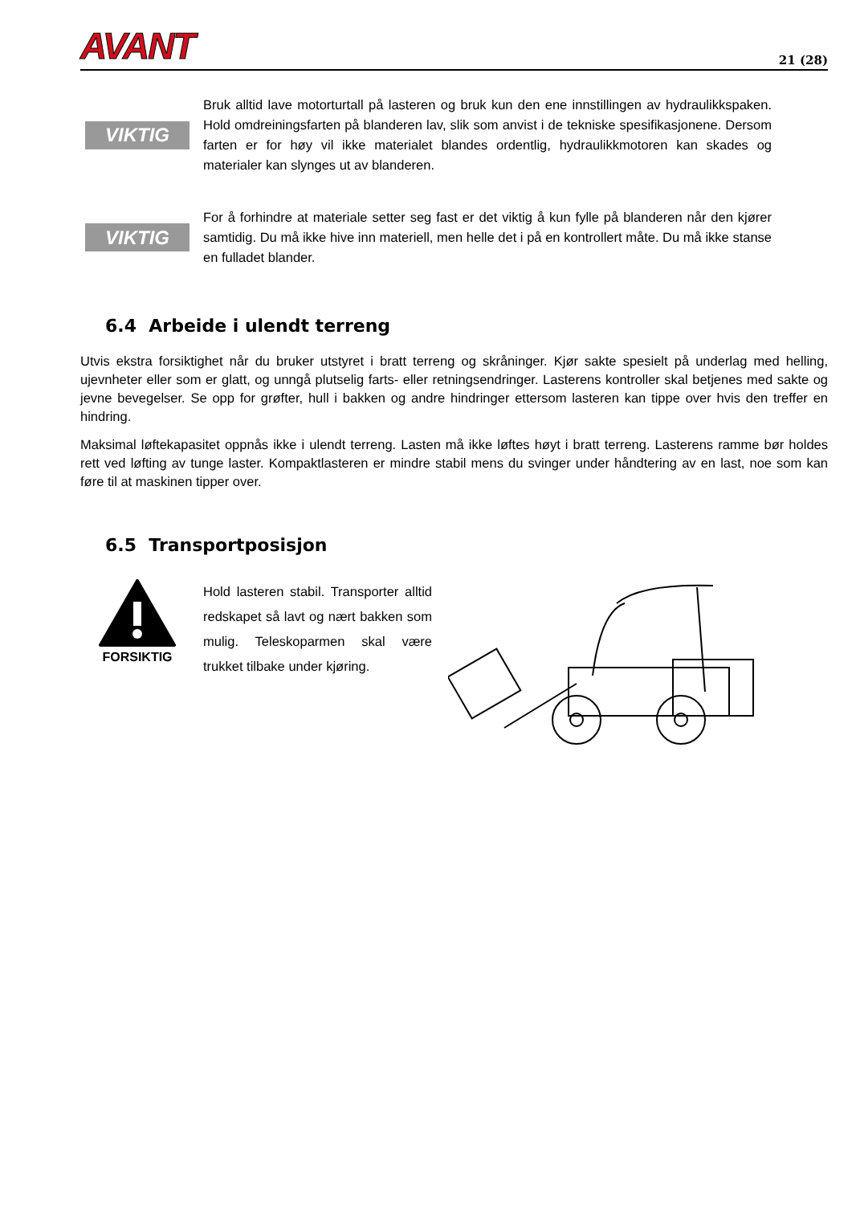AVANT
21 (28)
VIKTIG
Bruk alltid lave motorturtall på lasteren og bruk kun den ene innstillingen av hydraulikkspaken. Hold omdreiningsfarten på blanderen lav, slik som anvist i de tekniske spesifikasjonene. Dersom farten er for høy vil ikke materialet blandes ordentlig, hydraulikkmotoren kan skades og materialer kan slynges ut av blanderen.
VIKTIG
For å forhindre at materiale setter seg fast er det viktig å kun fylle på blanderen når den kjører samtidig. Du må ikke hive inn materiell, men helle det i på en kontrollert måte. Du må ikke stanse en fulladet blander.
6.4 Arbeide i ulendt terreng
Utvis ekstra forsiktighet når du bruker utstyret i bratt terreng og skråninger. Kjør sakte spesielt på underlag med helling, ujevnheter eller som er glatt, og unngå plutselig farts- eller retningsendringer. Lasterens kontroller skal betjenes med sakte og jevne bevegelser. Se opp for grøfter, hull i bakken og andre hindringer ettersom lasteren kan tippe over hvis den treffer en hindring.
Maksimal løftekapasitet oppnås ikke i ulendt terreng. Lasten må ikke løftes høyt i bratt terreng. Lasterens ramme bør holdes rett ved løfting av tunge laster. Kompaktlasteren er mindre stabil mens du svinger under håndtering av en last, noe som kan føre til at maskinen tipper over.
6.5 Transportposisjon
FORSIKTIG
Hold lasteren stabil. Transporter alltid redskapet så lavt og nært bakken som mulig. Teleskoparmen skal være trukket tilbake under kjøring.